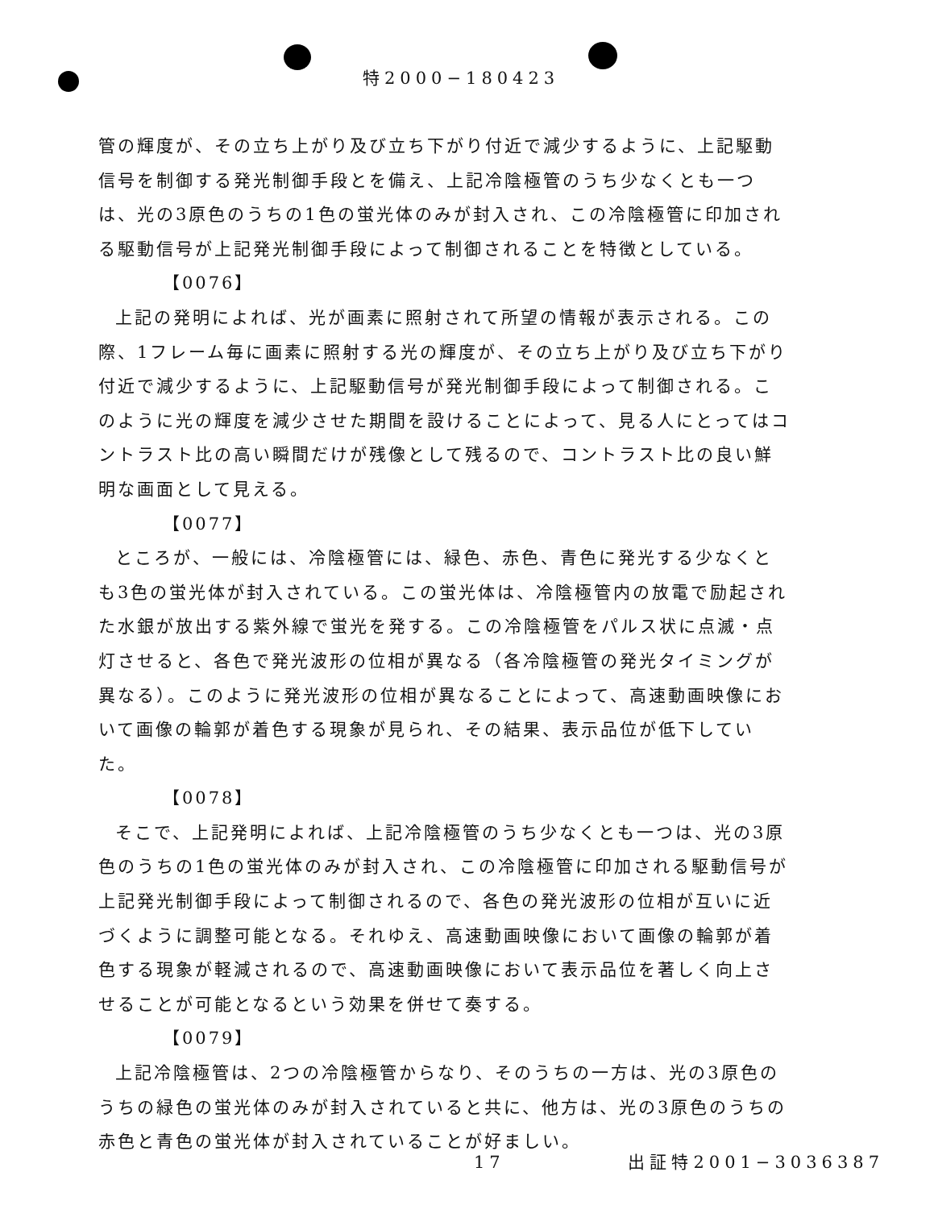特2000−180423
管の輝度が、その立ち上がり及び立ち下がり付近で減少するように、上記駆動信号を制御する発光制御手段とを備え、上記冷陰極管のうち少なくとも一つは、光の3原色のうちの1色の蛍光体のみが封入され、この冷陰極管に印加される駆動信号が上記発光制御手段によって制御されることを特徴としている。
【0076】
上記の発明によれば、光が画素に照射されて所望の情報が表示される。この際、1フレーム毎に画素に照射する光の輝度が、その立ち上がり及び立ち下がり付近で減少するように、上記駆動信号が発光制御手段によって制御される。このように光の輝度を減少させた期間を設けることによって、見る人にとってはコントラスト比の高い瞬間だけが残像として残るので、コントラスト比の良い鮮明な画面として見える。
【0077】
ところが、一般には、冷陰極管には、緑色、赤色、青色に発光する少なくとも3色の蛍光体が封入されている。この蛍光体は、冷陰極管内の放電で励起された水銀が放出する紫外線で蛍光を発する。この冷陰極管をパルス状に点滅・点灯させると、各色で発光波形の位相が異なる（各冷陰極管の発光タイミングが異なる）。このように発光波形の位相が異なることによって、高速動画映像において画像の輪郭が着色する現象が見られ、その結果、表示品位が低下していた。
【0078】
そこで、上記発明によれば、上記冷陰極管のうち少なくとも一つは、光の3原色のうちの1色の蛍光体のみが封入され、この冷陰極管に印加される駆動信号が上記発光制御手段によって制御されるので、各色の発光波形の位相が互いに近づくように調整可能となる。それゆえ、高速動画映像において画像の輪郭が着色する現象が軽減されるので、高速動画映像において表示品位を著しく向上させることが可能となるという効果を併せて奏する。
【0079】
上記冷陰極管は、2つの冷陰極管からなり、そのうちの一方は、光の3原色のうちの緑色の蛍光体のみが封入されていると共に、他方は、光の3原色のうちの赤色と青色の蛍光体が封入されていることが好ましい。
17 出証特2001−3036387